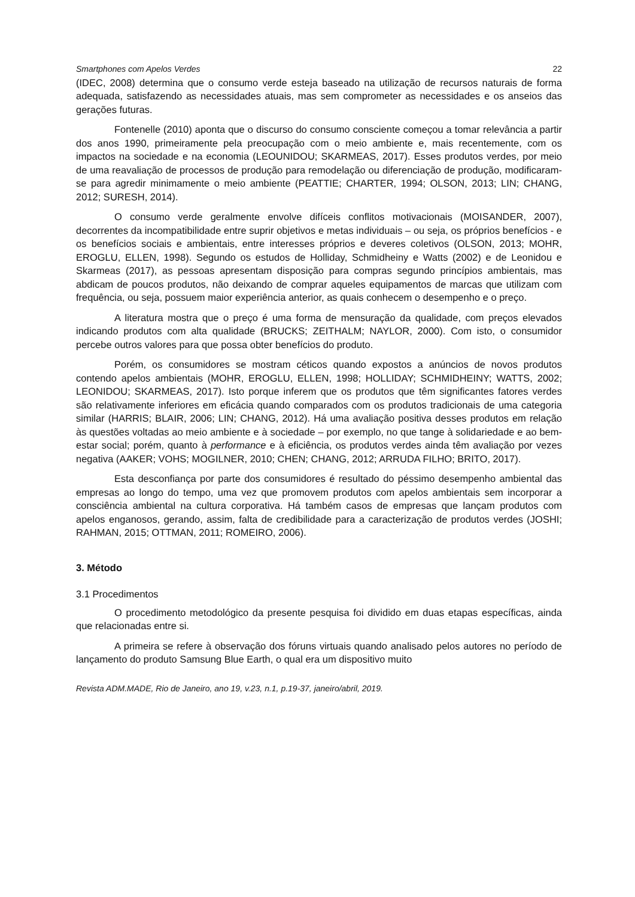Smartphones com Apelos Verdes 22
(IDEC, 2008) determina que o consumo verde esteja baseado na utilização de recursos naturais de forma adequada, satisfazendo as necessidades atuais, mas sem comprometer as necessidades e os anseios das gerações futuras.
Fontenelle (2010) aponta que o discurso do consumo consciente começou a tomar relevância a partir dos anos 1990, primeiramente pela preocupação com o meio ambiente e, mais recentemente, com os impactos na sociedade e na economia (LEOUNIDOU; SKARMEAS, 2017). Esses produtos verdes, por meio de uma reavaliação de processos de produção para remodelação ou diferenciação de produção, modificaram-se para agredir minimamente o meio ambiente (PEATTIE; CHARTER, 1994; OLSON, 2013; LIN; CHANG, 2012; SURESH, 2014).
O consumo verde geralmente envolve difíceis conflitos motivacionais (MOISANDER, 2007), decorrentes da incompatibilidade entre suprir objetivos e metas individuais – ou seja, os próprios benefícios - e os benefícios sociais e ambientais, entre interesses próprios e deveres coletivos (OLSON, 2013; MOHR, EROGLU, ELLEN, 1998). Segundo os estudos de Holliday, Schmidheiny e Watts (2002) e de Leonidou e Skarmeas (2017), as pessoas apresentam disposição para compras segundo princípios ambientais, mas abdicam de poucos produtos, não deixando de comprar aqueles equipamentos de marcas que utilizam com frequência, ou seja, possuem maior experiência anterior, as quais conhecem o desempenho e o preço.
A literatura mostra que o preço é uma forma de mensuração da qualidade, com preços elevados indicando produtos com alta qualidade (BRUCKS; ZEITHALM; NAYLOR, 2000). Com isto, o consumidor percebe outros valores para que possa obter benefícios do produto.
Porém, os consumidores se mostram céticos quando expostos a anúncios de novos produtos contendo apelos ambientais (MOHR, EROGLU, ELLEN, 1998; HOLLIDAY; SCHMIDHEINY; WATTS, 2002; LEONIDOU; SKARMEAS, 2017). Isto porque inferem que os produtos que têm significantes fatores verdes são relativamente inferiores em eficácia quando comparados com os produtos tradicionais de uma categoria similar (HARRIS; BLAIR, 2006; LIN; CHANG, 2012). Há uma avaliação positiva desses produtos em relação às questões voltadas ao meio ambiente e à sociedade – por exemplo, no que tange à solidariedade e ao bem-estar social; porém, quanto à performance e à eficiência, os produtos verdes ainda têm avaliação por vezes negativa (AAKER; VOHS; MOGILNER, 2010; CHEN; CHANG, 2012; ARRUDA FILHO; BRITO, 2017).
Esta desconfiança por parte dos consumidores é resultado do péssimo desempenho ambiental das empresas ao longo do tempo, uma vez que promovem produtos com apelos ambientais sem incorporar a consciência ambiental na cultura corporativa. Há também casos de empresas que lançam produtos com apelos enganosos, gerando, assim, falta de credibilidade para a caracterização de produtos verdes (JOSHI; RAHMAN, 2015; OTTMAN, 2011; ROMEIRO, 2006).
3. Método
3.1 Procedimentos
O procedimento metodológico da presente pesquisa foi dividido em duas etapas específicas, ainda que relacionadas entre si.
A primeira se refere à observação dos fóruns virtuais quando analisado pelos autores no período de lançamento do produto Samsung Blue Earth, o qual era um dispositivo muito
Revista ADM.MADE, Rio de Janeiro, ano 19, v.23, n.1, p.19-37, janeiro/abril, 2019.